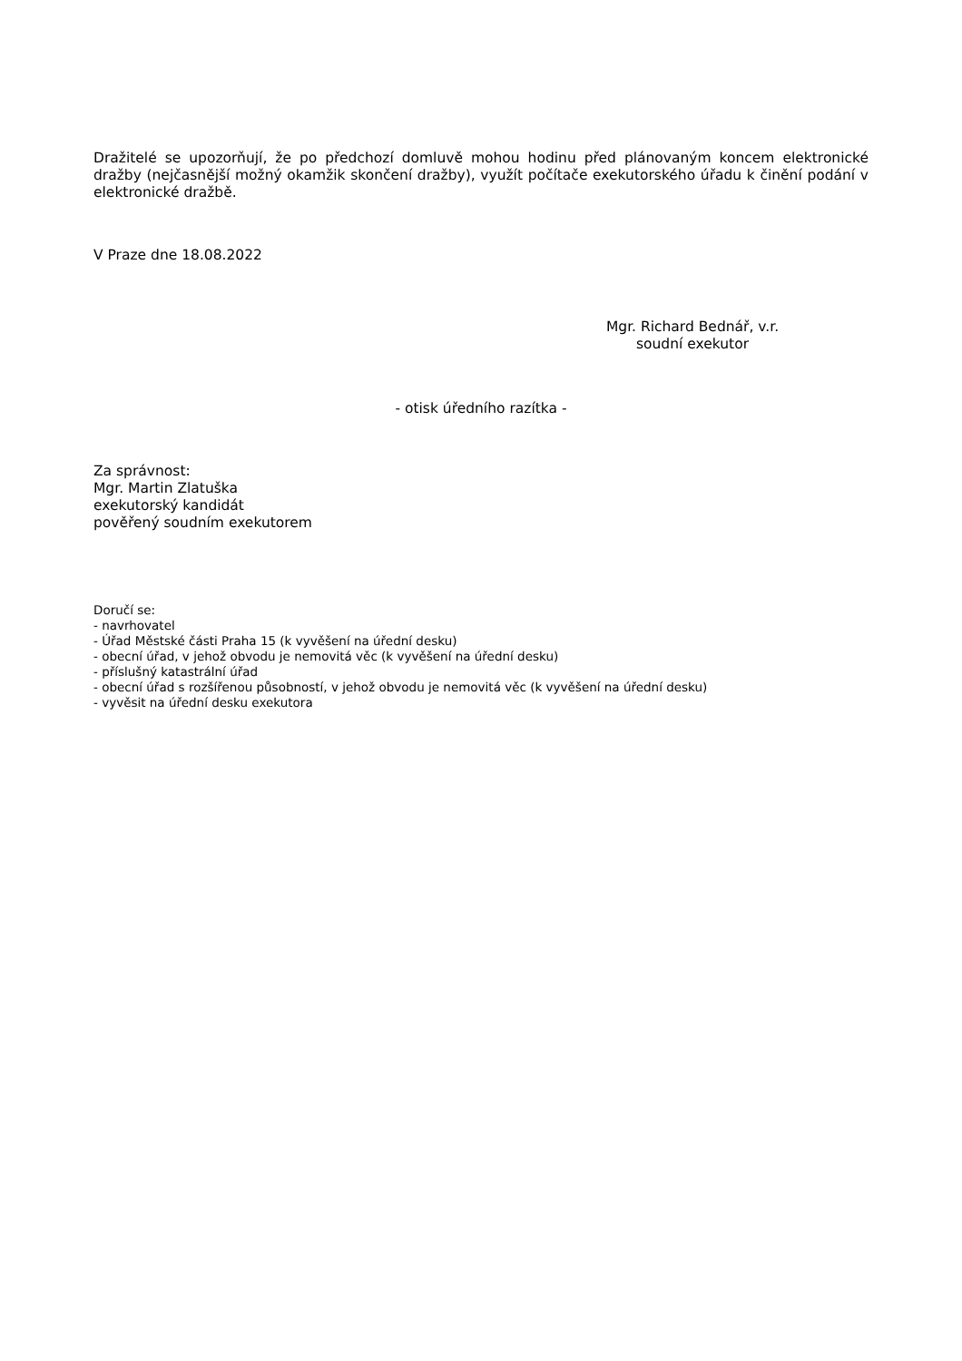Dražitelé se upozorňují, že po předchozí domluvě mohou hodinu před plánovaným koncem elektronické dražby (nejčasnější možný okamžik skončení dražby), využít počítače exekutorského úřadu k činění podání v elektronické dražbě.
V Praze dne 18.08.2022
Mgr. Richard Bednář, v.r.
soudní exekutor
- otisk úředního razítka -
Za správnost:
Mgr. Martin Zlatuška
exekutorský kandidát
pověřený soudním exekutorem
Doručí se:
- navrhovatel
- Úřad Městské části Praha 15 (k vyvěšení na úřední desku)
- obecní úřad, v jehož obvodu je nemovitá věc (k vyvěšení na úřední desku)
- příslušný katastrální úřad
- obecní úřad s rozšířenou působností, v jehož obvodu je nemovitá věc (k vyvěšení na úřední desku)
- vyvěsit na úřední desku exekutora